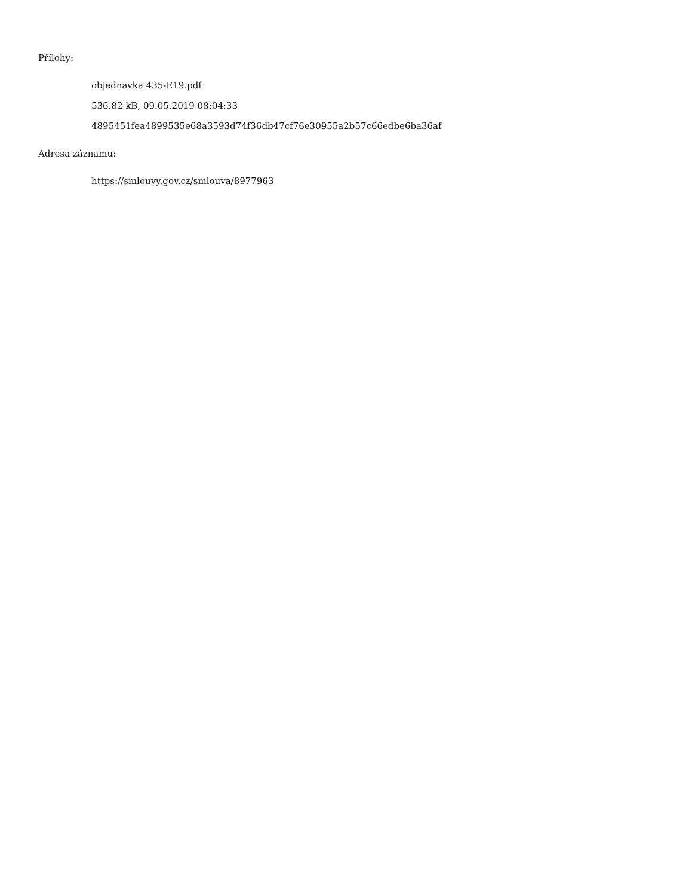Přílohy:
objednavka 435-E19.pdf
536.82 kB, 09.05.2019 08:04:33
4895451fea4899535e68a3593d74f36db47cf76e30955a2b57c66edbe6ba36af
Adresa záznamu:
https://smlouvy.gov.cz/smlouva/8977963